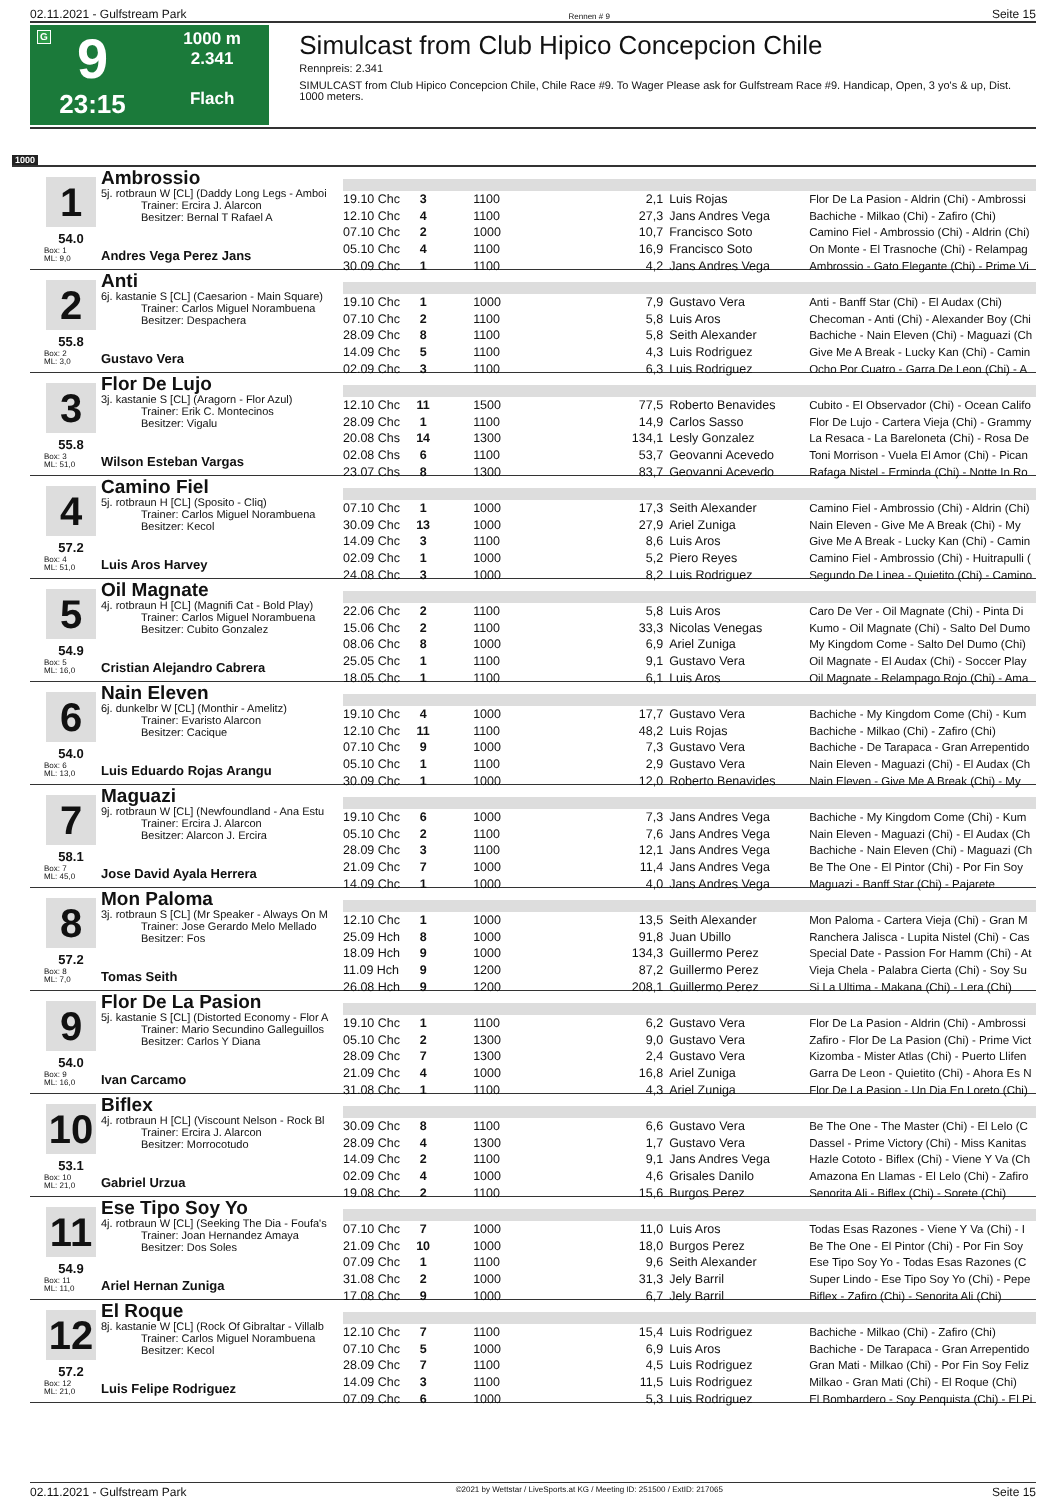02.11.2021 - Gulfstream Park Rennen # 9 Seite 15
G
9
23:15
1000 m
2.341
Flach
Simulcast from Club Hipico Concepcion Chile
Rennpreis: 2.341
SIMULCAST from Club Hipico Concepcion Chile, Chile Race #9. To Wager Please ask for Gulfstream Race #9. Handicap, Open, 3 yo's & up, Dist. 1000 meters.
1000
1
54.0
Box: 1
ML: 9,0
Ambrossio
5j. rotbraun W [CL] (Daddy Long Legs - Amboi
Trainer: Ercira J. Alarcon
Besitzer: Bernal T Rafael A
Andres Vega Perez Jans
| 19.10 Chc | 3 | 1100 | 2,1 | Luis Rojas | Flor De La Pasion - Aldrin (Chi) - Ambrossi |
| 12.10 Chc | 4 | 1100 | 27,3 | Jans Andres Vega | Bachiche - Milkao (Chi) - Zafiro (Chi) |
| 07.10 Chc | 2 | 1000 | 10,7 | Francisco Soto | Camino Fiel - Ambrossio (Chi) - Aldrin (Chi) |
| 05.10 Chc | 4 | 1100 | 16,9 | Francisco Soto | On Monte - El Trasnoche (Chi) - Relampag |
| 30.09 Chc | 1 | 1100 | 4,2 | Jans Andres Vega | Ambrossio - Gato Elegante (Chi) - Prime Vi |
2
55.8
Box: 2
ML: 3,0
Anti
6j. kastanie S [CL] (Caesarion - Main Square)
Trainer: Carlos Miguel Norambuena
Besitzer: Despachera
Gustavo Vera
| 19.10 Chc | 1 | 1000 | 7,9 | Gustavo Vera | Anti - Banff Star (Chi) - El Audax (Chi) |
| 07.10 Chc | 2 | 1100 | 5,8 | Luis Aros | Checoman - Anti (Chi) - Alexander Boy (Chi |
| 28.09 Chc | 8 | 1100 | 5,8 | Seith Alexander | Bachiche - Nain Eleven (Chi) - Maguazi (Ch |
| 14.09 Chc | 5 | 1100 | 4,3 | Luis Rodriguez | Give Me A Break - Lucky Kan (Chi) - Camin |
| 02.09 Chc | 3 | 1100 | 6,3 | Luis Rodriguez | Ocho Por Cuatro - Garra De Leon (Chi) - A |
3
55.8
Box: 3
ML: 51,0
Flor De Lujo
3j. kastanie S [CL] (Aragorn - Flor Azul)
Trainer: Erik C. Montecinos
Besitzer: Vigalu
Wilson Esteban Vargas
| 12.10 Chc | 11 | 1500 | 77,5 | Roberto Benavides | Cubito - El Observador (Chi) - Ocean Califo |
| 28.09 Chc | 1 | 1100 | 14,9 | Carlos Sasso | Flor De Lujo - Cartera Vieja (Chi) - Grammy |
| 20.08 Chs | 14 | 1300 | 134,1 | Lesly Gonzalez | La Resaca - La Bareloneta (Chi) - Rosa De |
| 02.08 Chs | 6 | 1100 | 53,7 | Geovanni Acevedo | Toni Morrison - Vuela El Amor (Chi) - Pican |
| 23.07 Chs | 8 | 1300 | 83,7 | Geovanni Acevedo | Rafaga Nistel - Erminda (Chi) - Notte In Ro |
4
57.2
Box: 4
ML: 51,0
Camino Fiel
5j. rotbraun H [CL] (Sposito - Cliq)
Trainer: Carlos Miguel Norambuena
Besitzer: Kecol
Luis Aros Harvey
| 07.10 Chc | 1 | 1000 | 17,3 | Seith Alexander | Camino Fiel - Ambrossio (Chi) - Aldrin (Chi) |
| 30.09 Chc | 13 | 1000 | 27,9 | Ariel Zuniga | Nain Eleven - Give Me A Break (Chi) - My |
| 14.09 Chc | 3 | 1100 | 8,6 | Luis Aros | Give Me A Break - Lucky Kan (Chi) - Camin |
| 02.09 Chc | 1 | 1000 | 5,2 | Piero Reyes | Camino Fiel - Ambrossio (Chi) - Huitrapulli ( |
| 24.08 Chc | 3 | 1000 | 8,2 | Luis Rodriguez | Segundo De Linea - Quietito (Chi) - Camino |
5
54.9
Box: 5
ML: 16,0
Oil Magnate
4j. rotbraun H [CL] (Magnifi Cat - Bold Play)
Trainer: Carlos Miguel Norambuena
Besitzer: Cubito Gonzalez
Cristian Alejandro Cabrera
| 22.06 Chc | 2 | 1100 | 5,8 | Luis Aros | Caro De Ver - Oil Magnate (Chi) - Pinta Di |
| 15.06 Chc | 2 | 1100 | 33,3 | Nicolas Venegas | Kumo - Oil Magnate (Chi) - Salto Del Dumo |
| 08.06 Chc | 8 | 1000 | 6,9 | Ariel Zuniga | My Kingdom Come - Salto Del Dumo (Chi) |
| 25.05 Chc | 1 | 1100 | 9,1 | Gustavo Vera | Oil Magnate - El Audax (Chi) - Soccer Play |
| 18.05 Chc | 1 | 1100 | 6,1 | Luis Aros | Oil Magnate - Relampago Rojo (Chi) - Ama |
6
54.0
Box: 6
ML: 13,0
Nain Eleven
6j. dunkelbr W [CL] (Monthir - Amelitz)
Trainer: Evaristo Alarcon
Besitzer: Cacique
Luis Eduardo Rojas Arangu
| 19.10 Chc | 4 | 1000 | 17,7 | Gustavo Vera | Bachiche - My Kingdom Come (Chi) - Kum |
| 12.10 Chc | 11 | 1100 | 48,2 | Luis Rojas | Bachiche - Milkao (Chi) - Zafiro (Chi) |
| 07.10 Chc | 9 | 1000 | 7,3 | Gustavo Vera | Bachiche - De Tarapaca - Gran Arrepentido |
| 05.10 Chc | 1 | 1100 | 2,9 | Gustavo Vera | Nain Eleven - Maguazi (Chi) - El Audax (Ch |
| 30.09 Chc | 1 | 1000 | 12,0 | Roberto Benavides | Nain Eleven - Give Me A Break (Chi) - My |
7
58.1
Box: 7
ML: 45,0
Maguazi
9j. rotbraun W [CL] (Newfoundland - Ana Estu
Trainer: Ercira J. Alarcon
Besitzer: Alarcon J. Ercira
Jose David Ayala Herrera
| 19.10 Chc | 6 | 1000 | 7,3 | Jans Andres Vega | Bachiche - My Kingdom Come (Chi) - Kum |
| 05.10 Chc | 2 | 1100 | 7,6 | Jans Andres Vega | Nain Eleven - Maguazi (Chi) - El Audax (Ch |
| 28.09 Chc | 3 | 1100 | 12,1 | Jans Andres Vega | Bachiche - Nain Eleven (Chi) - Maguazi (Ch |
| 21.09 Chc | 7 | 1000 | 11,4 | Jans Andres Vega | Be The One - El Pintor (Chi) - Por Fin Soy |
| 14.09 Chc | 1 | 1000 | 4,0 | Jans Andres Vega | Maguazi - Banff Star (Chi) - Pajarete |
8
57.2
Box: 8
ML: 7,0
Mon Paloma
3j. rotbraun S [CL] (Mr Speaker - Always On M
Trainer: Jose Gerardo Melo Mellado
Besitzer: Fos
Tomas Seith
| 12.10 Chc | 1 | 1000 | 13,5 | Seith Alexander | Mon Paloma - Cartera Vieja (Chi) - Gran M |
| 25.09 Hch | 8 | 1000 | 91,8 | Juan Ubillo | Ranchera Jalisca - Lupita Nistel (Chi) - Cas |
| 18.09 Hch | 9 | 1000 | 134,3 | Guillermo Perez | Special Date - Passion For Hamm (Chi) - At |
| 11.09 Hch | 9 | 1200 | 87,2 | Guillermo Perez | Vieja Chela - Palabra Cierta (Chi) - Soy Su |
| 26.08 Hch | 9 | 1200 | 208,1 | Guillermo Perez | Si La Ultima - Makana (Chi) - Lera (Chi) |
9
54.0
Box: 9
ML: 16,0
Flor De La Pasion
5j. kastanie S [CL] (Distorted Economy - Flor A
Trainer: Mario Secundino Galleguillos
Besitzer: Carlos Y Diana
Ivan Carcamo
| 19.10 Chc | 1 | 1100 | 6,2 | Gustavo Vera | Flor De La Pasion - Aldrin (Chi) - Ambrossi |
| 05.10 Chc | 2 | 1300 | 9,0 | Gustavo Vera | Zafiro - Flor De La Pasion (Chi) - Prime Vict |
| 28.09 Chc | 7 | 1300 | 2,4 | Gustavo Vera | Kizomba - Mister Atlas (Chi) - Puerto Llifen |
| 21.09 Chc | 4 | 1000 | 16,8 | Ariel Zuniga | Garra De Leon - Quietito (Chi) - Ahora Es N |
| 31.08 Chc | 1 | 1100 | 4,3 | Ariel Zuniga | Flor De La Pasion - Un Dia En Loreto (Chi) |
10
53.1
Box: 10
ML: 21,0
Biflex
4j. rotbraun H [CL] (Viscount Nelson - Rock Bl
Trainer: Ercira J. Alarcon
Besitzer: Morrocotudo
Gabriel Urzua
| 30.09 Chc | 8 | 1100 | 6,6 | Gustavo Vera | Be The One - The Master (Chi) - El Lelo (C |
| 28.09 Chc | 4 | 1300 | 1,7 | Gustavo Vera | Dassel - Prime Victory (Chi) - Miss Kanitas |
| 14.09 Chc | 2 | 1100 | 9,1 | Jans Andres Vega | Hazle Cototo - Biflex (Chi) - Viene Y Va (Ch |
| 02.09 Chc | 4 | 1000 | 4,6 | Grisales Danilo | Amazona En Llamas - El Lelo (Chi) - Zafiro |
| 19.08 Chc | 2 | 1100 | 15,6 | Burgos Perez | Senorita Ali - Biflex (Chi) - Sorete (Chi) |
11
54.9
Box: 11
ML: 11,0
Ese Tipo Soy Yo
4j. rotbraun W [CL] (Seeking The Dia - Foufa's
Trainer: Joan Hernandez Amaya
Besitzer: Dos Soles
Ariel Hernan Zuniga
| 07.10 Chc | 7 | 1000 | 11,0 | Luis Aros | Todas Esas Razones - Viene Y Va (Chi) - I |
| 21.09 Chc | 10 | 1000 | 18,0 | Burgos Perez | Be The One - El Pintor (Chi) - Por Fin Soy |
| 07.09 Chc | 1 | 1100 | 9,6 | Seith Alexander | Ese Tipo Soy Yo - Todas Esas Razones (C |
| 31.08 Chc | 2 | 1000 | 31,3 | Jely Barril | Super Lindo - Ese Tipo Soy Yo (Chi) - Pepe |
| 17.08 Chc | 9 | 1000 | 6,7 | Jely Barril | Biflex - Zafiro (Chi) - Senorita Ali (Chi) |
12
57.2
Box: 12
ML: 21,0
El Roque
8j. kastanie W [CL] (Rock Of Gibraltar - Villalb
Trainer: Carlos Miguel Norambuena
Besitzer: Kecol
Luis Felipe Rodriguez
| 12.10 Chc | 7 | 1100 | 15,4 | Luis Rodriguez | Bachiche - Milkao (Chi) - Zafiro (Chi) |
| 07.10 Chc | 5 | 1000 | 6,9 | Luis Aros | Bachiche - De Tarapaca - Gran Arrepentido |
| 28.09 Chc | 7 | 1100 | 4,5 | Luis Rodriguez | Gran Mati - Milkao (Chi) - Por Fin Soy Feliz |
| 14.09 Chc | 3 | 1100 | 11,5 | Luis Rodriguez | Milkao - Gran Mati (Chi) - El Roque (Chi) |
| 07.09 Chc | 6 | 1000 | 5,3 | Luis Rodriguez | El Bombardero - Soy Penquista (Chi) - El Pi |
02.11.2021 - Gulfstream Park ©2021 by Wettstar / LiveSports.at KG / Meeting ID: 251500 / ExtID: 217065 Seite 15